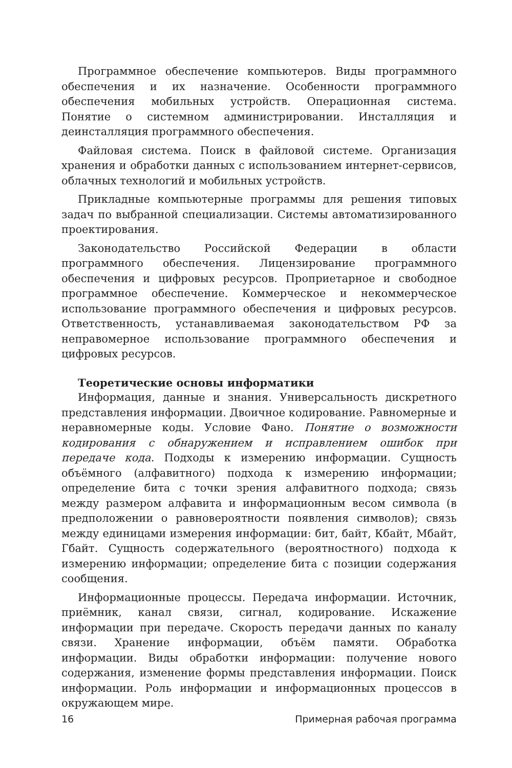Программное обеспечение компьютеров. Виды программного обеспечения и их назначение. Особенности программного обеспечения мобильных устройств. Операционная система. Понятие о системном администрировании. Инсталляция и деинсталляция программного обеспечения.
Файловая система. Поиск в файловой системе. Организация хранения и обработки данных с использованием интернет-сервисов, облачных технологий и мобильных устройств.
Прикладные компьютерные программы для решения типовых задач по выбранной специализации. Системы автоматизированного проектирования.
Законодательство Российской Федерации в области программного обеспечения. Лицензирование программного обеспечения и цифровых ресурсов. Проприетарное и свободное программное обеспечение. Коммерческое и некоммерческое использование программного обеспечения и цифровых ресурсов. Ответственность, устанавливаемая законодательством РФ за неправомерное использование программного обеспечения и цифровых ресурсов.
Теоретические основы информатики
Информация, данные и знания. Универсальность дискретного представления информации. Двоичное кодирование. Равномерные и неравномерные коды. Условие Фано. Понятие о возможности кодирования с обнаружением и исправлением ошибок при передаче кода. Подходы к измерению информации. Сущность объёмного (алфавитного) подхода к измерению информации; определение бита с точки зрения алфавитного подхода; связь между размером алфавита и информационным весом символа (в предположении о равновероятности появления символов); связь между единицами измерения информации: бит, байт, Кбайт, Мбайт, Гбайт. Сущность содержательного (вероятностного) подхода к измерению информации; определение бита с позиции содержания сообщения.
Информационные процессы. Передача информации. Источник, приёмник, канал связи, сигнал, кодирование. Искажение информации при передаче. Скорость передачи данных по каналу связи. Хранение информации, объём памяти. Обработка информации. Виды обработки информации: получение нового содержания, изменение формы представления информации. Поиск информации. Роль информации и информационных процессов в окружающем мире.
16 Примерная рабочая программа